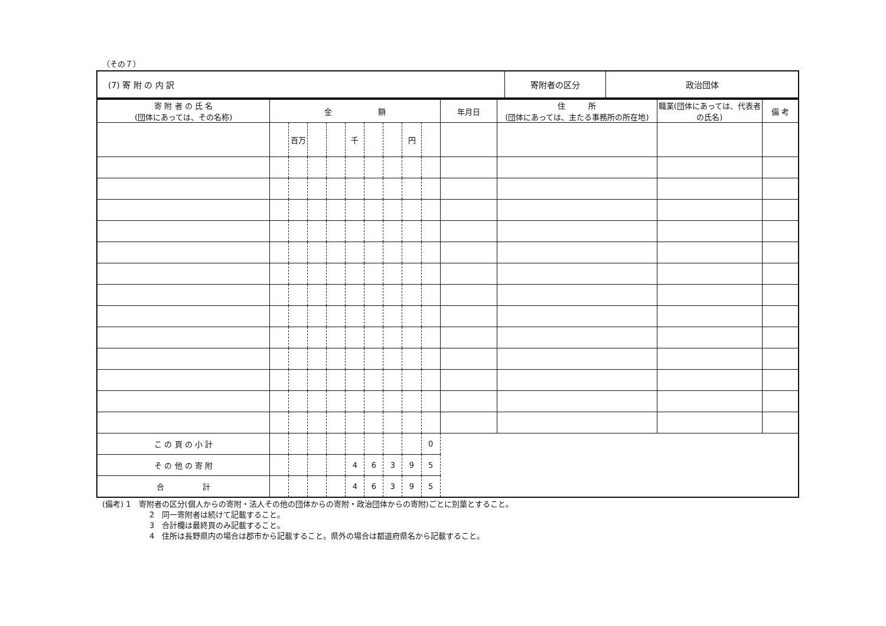（その７）
| (7) 寄 附 の 内 訳 | 寄附者の区分 | 政治団体 |
| 寄 附 者 の 氏 名 (団体にあっては、その名称) | 金 額 | | | | | | | | | 年月日 | 住 所 (団体にあっては、主たる事務所の所在地) | 職業(団体にあっては、代表者の氏名) | 備 考 |
| --- | --- | --- | --- | --- | --- | --- | --- | --- | --- | --- | --- | --- | --- |
| | | 百万 | | | 千 | | | 円 | | | | | |
| こ の 頁 の 小 計 | | | | | | | | | 0 | | | | |
| そ の 他 の 寄 附 | | | | | 4 | 6 | 3 | 9 | 5 | | | | |
| 合 計 | | | | | 4 | 6 | 3 | 9 | 5 | | | | |
(備考) 1　寄附者の区分(個人からの寄附・法人その他の団体からの寄附・政治団体からの寄附)ごとに別葉とすること。
2　同一寄附者は続けて記載すること。
3　合計欄は最終頁のみ記載すること。
4　住所は長野県内の場合は郡市から記載すること。県外の場合は都道府県名から記載すること。